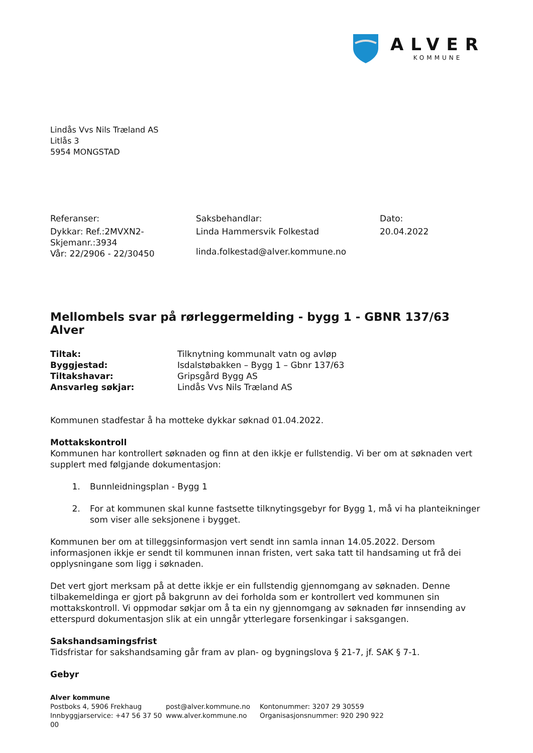ALVER
KOMMUNE
Lindås Vvs Nils Træland AS
Litlås 3
5954 MONGSTAD
Referanser:
Dykkar: Ref.:2MVXN2-
Skjemanr.:3934
Vår: 22/2906 - 22/30450
Saksbehandlar:
Linda Hammersvik Folkestad
linda.folkestad@alver.kommune.no
Dato:
20.04.2022
Mellombels svar på rørleggermelding - bygg 1 - GBNR 137/63 Alver
Tiltak: Tilknytning kommunalt vatn og avløp Byggjestad: Isdalstøbakken – Bygg 1 – Gbnr 137/63 Tiltakshavar: Gripsgård Bygg AS Ansvarleg søkjar: Lindås Vvs Nils Træland AS
Kommunen stadfestar å ha motteke dykkar søknad 01.04.2022.
Mottakskontroll
Kommunen har kontrollert søknaden og finn at den ikkje er fullstendig. Vi ber om at søknaden vert supplert med følgjande dokumentasjon:
1. Bunnleidningsplan - Bygg 1
2. For at kommunen skal kunne fastsette tilknytingsgebyr for Bygg 1, må vi ha planteikninger som viser alle seksjonene i bygget.
Kommunen ber om at tilleggsinformasjon vert sendt inn samla innan 14.05.2022. Dersom informasjonen ikkje er sendt til kommunen innan fristen, vert saka tatt til handsaming ut frå dei opplysningane som ligg i søknaden.
Det vert gjort merksam på at dette ikkje er ein fullstendig gjennomgang av søknaden. Denne tilbakemeldinga er gjort på bakgrunn av dei forholda som er kontrollert ved kommunen sin mottakskontroll. Vi oppmodar søkjar om å ta ein ny gjennomgang av søknaden før innsending av etterspurd dokumentasjon slik at ein unngår ytterlegare forsenkingar i saksgangen.
Sakshandsamingsfrist
Tidsfristar for sakshandsaming går fram av plan- og bygningslova § 21-7, jf. SAK § 7-1.
Gebyr
Alver kommune
Postboks 4, 5906 Frekhaug
Innbyggjarservice: +47 56 37 50 00
post@alver.kommune.no
www.alver.kommune.no
Kontonummer: 3207 29 30559
Organisasjonsnummer: 920 290 922